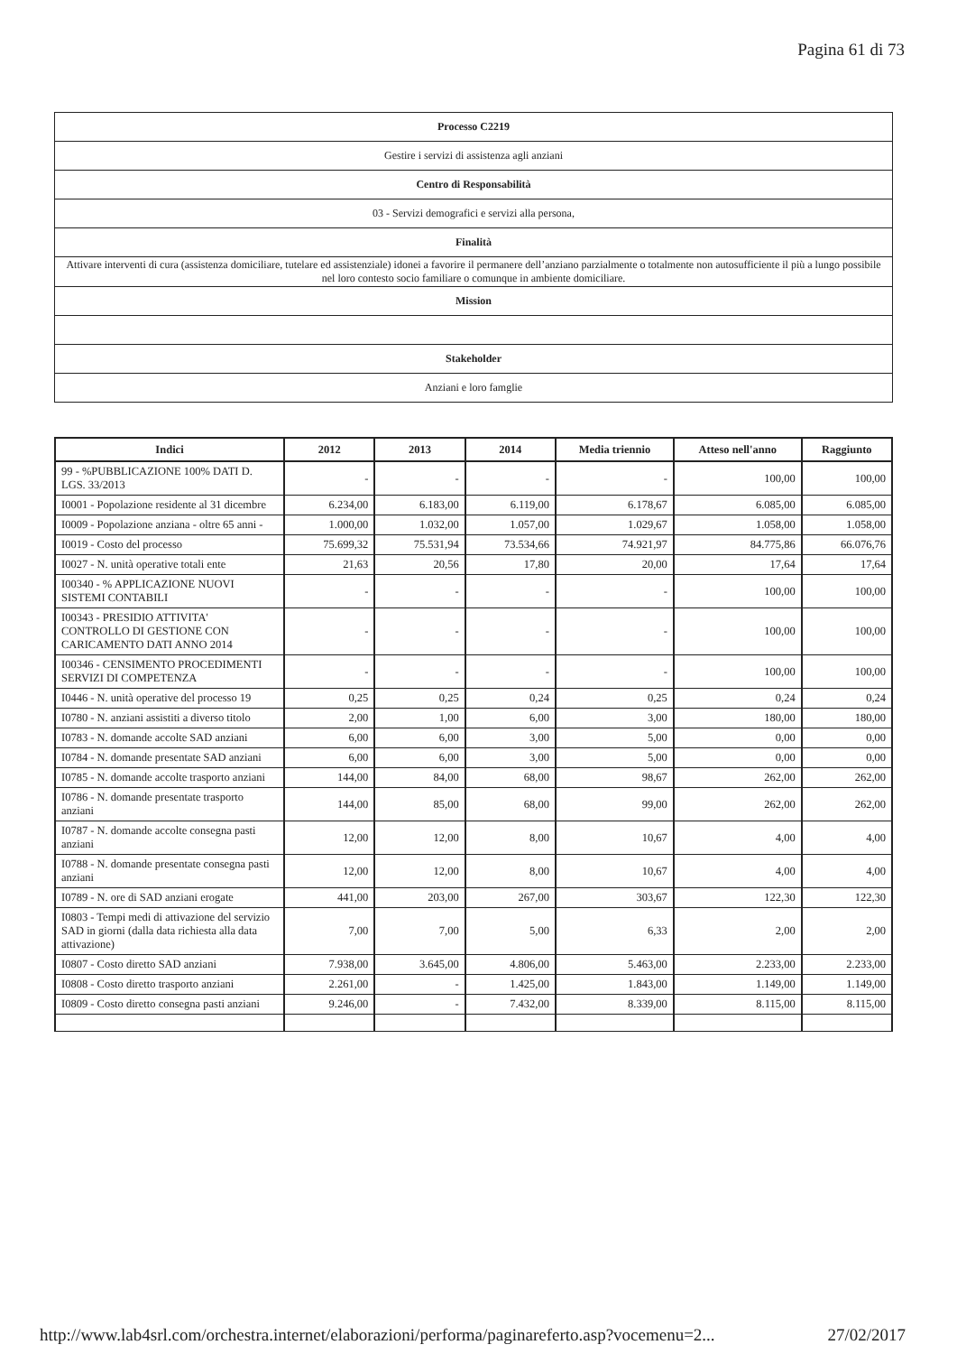Pagina 61 di 73
| Processo C2219 |
| Gestire i servizi di assistenza agli anziani |
| Centro di Responsabilità |
| 03 - Servizi demografici e servizi alla persona, |
| Finalità |
| Attivare interventi di cura (assistenza domiciliare, tutelare ed assistenziale) idonei a favorire il permanere dell’anziano parzialmente o totalmente non autosufficiente il più a lungo possibile nel loro contesto socio familiare o comunque in ambiente domiciliare. |
| Mission |
| Stakeholder |
| Anziani e loro famglie |
| Indici | 2012 | 2013 | 2014 | Media triennio | Atteso nell'anno | Raggiunto |
| --- | --- | --- | --- | --- | --- | --- |
| 99 - %PUBBLICAZIONE 100% DATI D. LGS. 33/2013 | - | - | - | - | 100,00 | 100,00 |
| I0001 - Popolazione residente al 31 dicembre | 6.234,00 | 6.183,00 | 6.119,00 | 6.178,67 | 6.085,00 | 6.085,00 |
| I0009 - Popolazione anziana - oltre 65 anni - | 1.000,00 | 1.032,00 | 1.057,00 | 1.029,67 | 1.058,00 | 1.058,00 |
| I0019 - Costo del processo | 75.699,32 | 75.531,94 | 73.534,66 | 74.921,97 | 84.775,86 | 66.076,76 |
| I0027 - N. unità operative totali ente | 21,63 | 20,56 | 17,80 | 20,00 | 17,64 | 17,64 |
| I00340 - % APPLICAZIONE NUOVI SISTEMI CONTABILI | - | - | - | - | 100,00 | 100,00 |
| I00343 - PRESIDIO ATTIVITA' CONTROLLO DI GESTIONE CON CARICAMENTO DATI ANNO 2014 | - | - | - | - | 100,00 | 100,00 |
| I00346 - CENSIMENTO PROCEDIMENTI SERVIZI DI COMPETENZA | - | - | - | - | 100,00 | 100,00 |
| I0446 - N. unità operative del processo 19 | 0,25 | 0,25 | 0,24 | 0,25 | 0,24 | 0,24 |
| I0780 - N. anziani assistiti a diverso titolo | 2,00 | 1,00 | 6,00 | 3,00 | 180,00 | 180,00 |
| I0783 - N. domande accolte SAD anziani | 6,00 | 6,00 | 3,00 | 5,00 | 0,00 | 0,00 |
| I0784 - N. domande presentate SAD anziani | 6,00 | 6,00 | 3,00 | 5,00 | 0,00 | 0,00 |
| I0785 - N. domande accolte trasporto anziani | 144,00 | 84,00 | 68,00 | 98,67 | 262,00 | 262,00 |
| I0786 - N. domande presentate trasporto anziani | 144,00 | 85,00 | 68,00 | 99,00 | 262,00 | 262,00 |
| I0787 - N. domande accolte consegna pasti anziani | 12,00 | 12,00 | 8,00 | 10,67 | 4,00 | 4,00 |
| I0788 - N. domande presentate consegna pasti anziani | 12,00 | 12,00 | 8,00 | 10,67 | 4,00 | 4,00 |
| I0789 - N. ore di SAD anziani erogate | 441,00 | 203,00 | 267,00 | 303,67 | 122,30 | 122,30 |
| I0803 - Tempi medi di attivazione del servizio SAD in giorni (dalla data richiesta alla data attivazione) | 7,00 | 7,00 | 5,00 | 6,33 | 2,00 | 2,00 |
| I0807 - Costo diretto SAD anziani | 7.938,00 | 3.645,00 | 4.806,00 | 5.463,00 | 2.233,00 | 2.233,00 |
| I0808 - Costo diretto trasporto anziani | 2.261,00 | - | 1.425,00 | 1.843,00 | 1.149,00 | 1.149,00 |
| I0809 - Costo diretto consegna pasti anziani | 9.246,00 | - | 7.432,00 | 8.339,00 | 8.115,00 | 8.115,00 |
http://www.lab4srl.com/orchestra.internet/elaborazioni/performa/paginareferto.asp?vocemenu=2... 27/02/2017